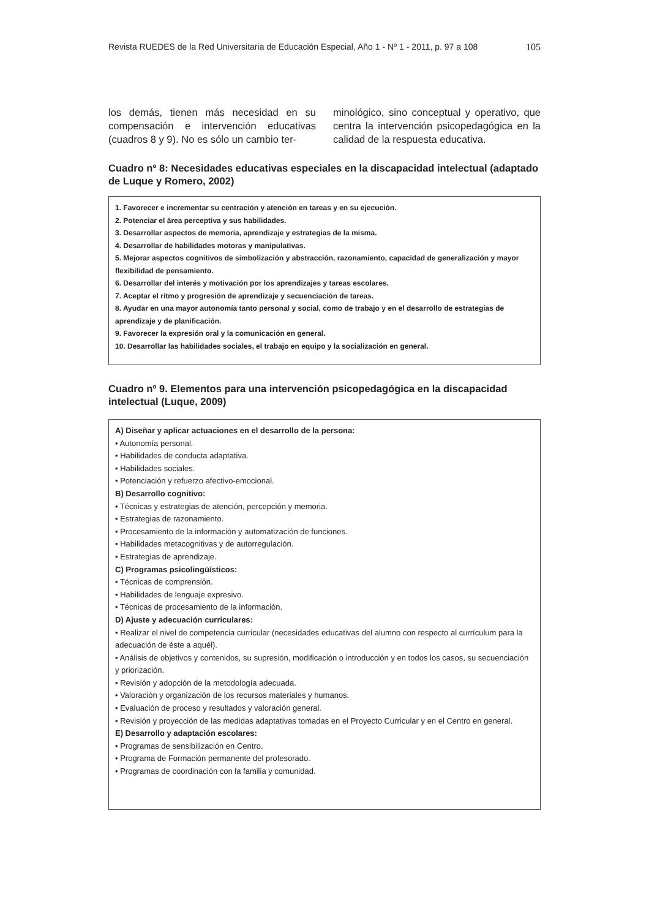Revista RUEDES de la Red Universitaria de Educación Especial, Año 1 - Nº 1 - 2011, p. 97 a 108 105
los demás, tienen más necesidad en su compensación e intervención educativas (cuadros 8 y 9). No es sólo un cambio ter-
minológico, sino conceptual y operativo, que centra la intervención psicopedagógica en la calidad de la respuesta educativa.
Cuadro nº 8: Necesidades educativas especiales en la discapacidad intelectual (adaptado de Luque y Romero, 2002)
1. Favorecer e incrementar su centración y atención en tareas y en su ejecución.
2. Potenciar el área perceptiva y sus habilidades.
3. Desarrollar aspectos de memoria, aprendizaje y estrategias de la misma.
4. Desarrollar de habilidades motoras y manipulativas.
5. Mejorar aspectos cognitivos de simbolización y abstracción, razonamiento, capacidad de generalización y mayor flexibilidad de pensamiento.
6. Desarrollar del interés y motivación por los aprendizajes y tareas escolares.
7. Aceptar el ritmo y progresión de aprendizaje y secuenciación de tareas.
8. Ayudar en una mayor autonomía tanto personal y social, como de trabajo y en el desarrollo de estrategias de aprendizaje y de planificación.
9. Favorecer la expresión oral y la comunicación en general.
10. Desarrollar las habilidades sociales, el trabajo en equipo y la socialización en general.
Cuadro nº 9. Elementos para una intervención psicopedagógica en la discapacidad intelectual (Luque, 2009)
A) Diseñar y aplicar actuaciones en el desarrollo de la persona:
• Autonomía personal.
• Habilidades de conducta adaptativa.
• Habilidades sociales.
• Potenciación y refuerzo afectivo-emocional.
B) Desarrollo cognitivo:
• Técnicas y estrategias de atención, percepción y memoria.
• Estrategias de razonamiento.
• Procesamiento de la información y automatización de funciones.
• Habilidades metacognitivas y de autorregulación.
• Estrategias de aprendizaje.
C) Programas psicolingüísticos:
• Técnicas de comprensión.
• Habilidades de lenguaje expresivo.
• Técnicas de procesamiento de la información.
D) Ajuste y adecuación curriculares:
• Realizar el nivel de competencia curricular (necesidades educativas del alumno con respecto al currículum para la adecuación de éste a aquél).
• Análisis de objetivos y contenidos, su supresión, modificación o introducción y en todos los casos, su secuenciación y priorización.
• Revisión y adopción de la metodología adecuada.
• Valoración y organización de los recursos materiales y humanos.
• Evaluación de proceso y resultados y valoración general.
• Revisión y proyección de las medidas adaptativas tomadas en el Proyecto Curricular y en el Centro en general.
E) Desarrollo y adaptación escolares:
• Programas de sensibilización en Centro.
• Programa de Formación permanente del profesorado.
• Programas de coordinación con la familia y comunidad.